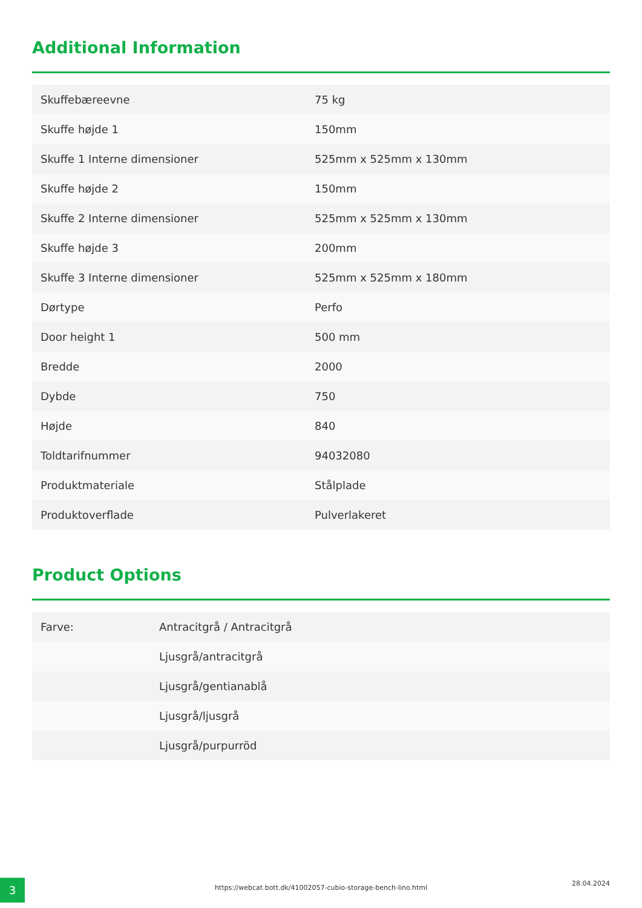Additional Information
| Skuffebæreevne | 75 kg |
| Skuffe højde 1 | 150mm |
| Skuffe 1 Interne dimensioner | 525mm x 525mm x 130mm |
| Skuffe højde 2 | 150mm |
| Skuffe 2 Interne dimensioner | 525mm x 525mm x 130mm |
| Skuffe højde 3 | 200mm |
| Skuffe 3 Interne dimensioner | 525mm x 525mm x 180mm |
| Dørtype | Perfo |
| Door height 1 | 500 mm |
| Bredde | 2000 |
| Dybde | 750 |
| Højde | 840 |
| Toldtarifnummer | 94032080 |
| Produktmateriale | Stålplade |
| Produktoverflade | Pulverlakeret |
Product Options
| Farve: | Antracitgrå / Antracitgrå |
| | Ljusgrå/antracitgrå |
| | Ljusgrå/gentianablå |
| | Ljusgrå/ljusgrå |
| | Ljusgrå/purpurröd |
3 https://webcat.bott.dk/41002057-cubio-storage-bench-lino.html
28.04.2024